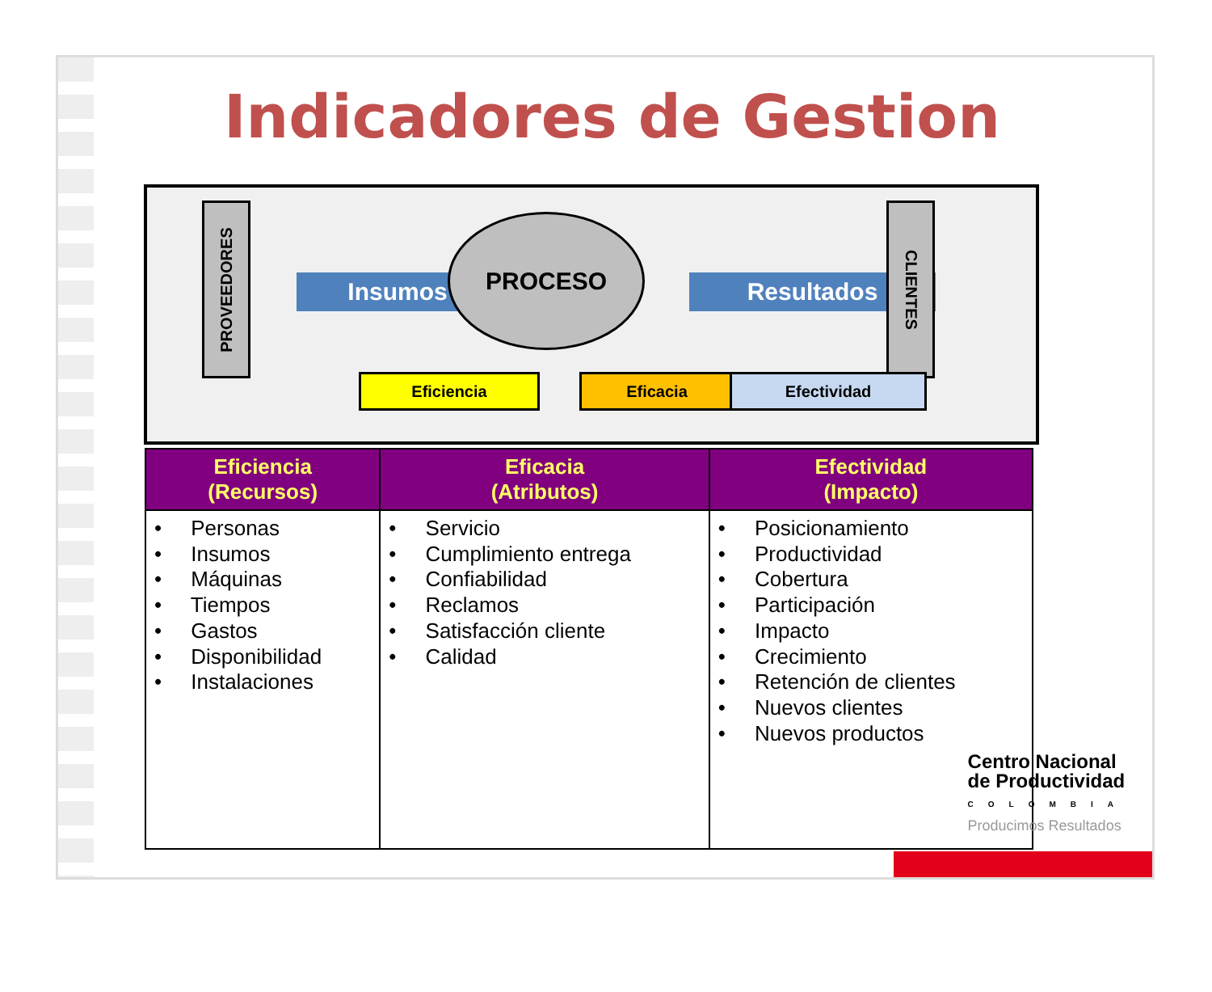Indicadores de Gestion
PROVEEDORES
Insumos
PROCESO
Resultados
CLIENTES
Eficiencia Eficacia Efectividad
| Eficiencia (Recursos) | Eficacia (Atributos) | Efectividad (Impacto) |
| --- | --- | --- |
| • Personas • Insumos • Máquinas • Tiempos • Gastos • Disponibilidad • Instalaciones | • Servicio • Cumplimiento entrega • Confiabilidad • Reclamos • Satisfacción cliente • Calidad | • Posicionamiento • Productividad • Cobertura • Participación • Impacto • Crecimiento • Retención de clientes • Nuevos clientes • Nuevos productos |
Centro Nacional
de Productividad
COLOMBIA
Producimos Resultados